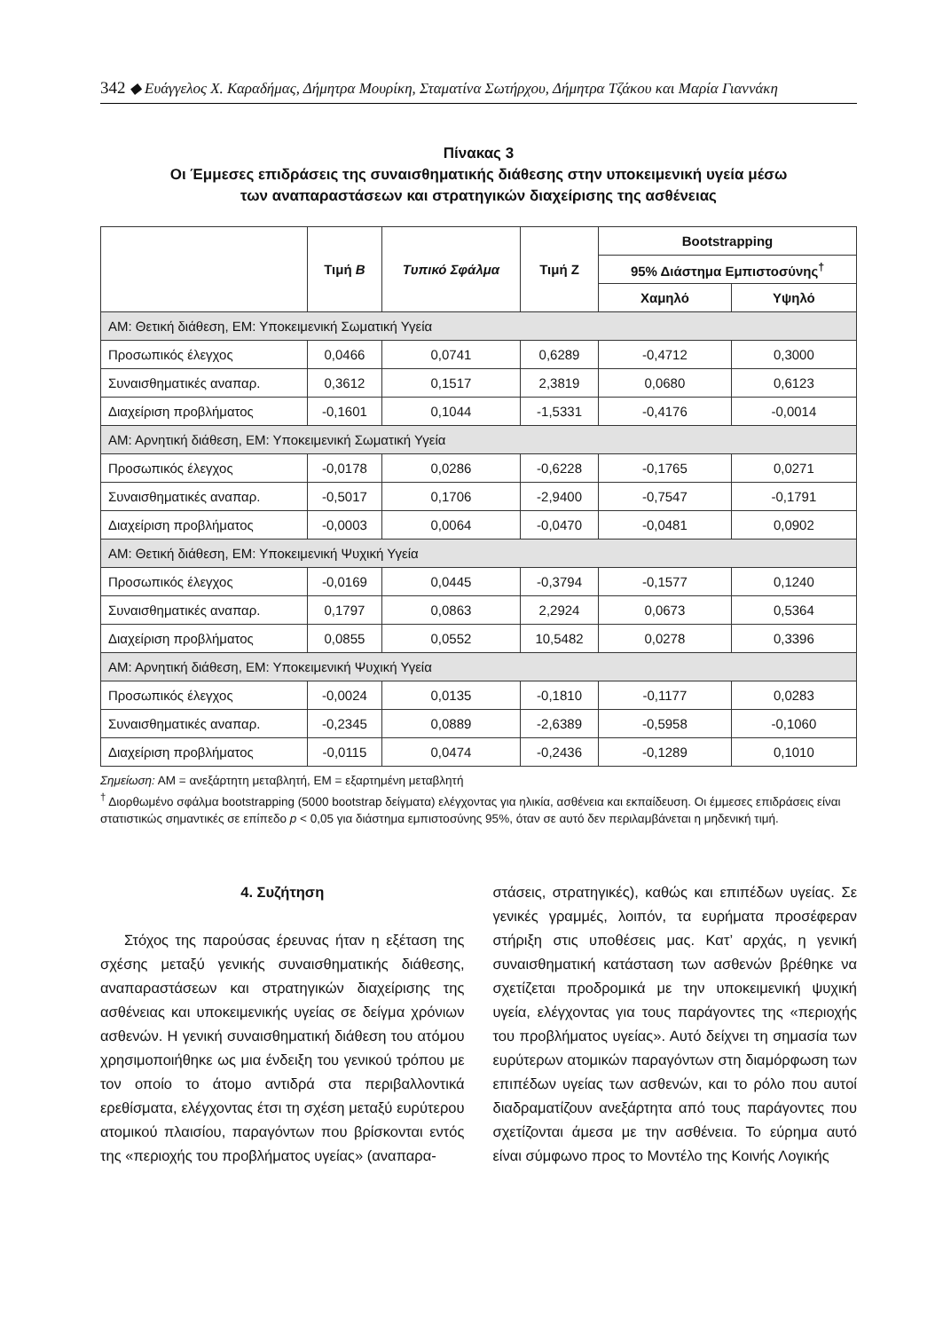342 ◆ Ευάγγελος Χ. Καραδήμας, Δήμητρα Μουρίκη, Σταματίνα Σωτήρχου, Δήμητρα Τζάκου και Μαρία Γιαννάκη
Πίνακας 3
Οι Έμμεσες επιδράσεις της συναισθηματικής διάθεσης στην υποκειμενική υγεία μέσω
των αναπαραστάσεων και στρατηγικών διαχείρισης της ασθένειας
| | Τιμή B | Τυπικό Σφάλμα | Τιμή Ζ | Bootstrapping | |
| --- | --- | --- | --- | --- | --- |
| | | | | 95% Διάστημα Εμπιστοσύνης<sup>†</sup> | |
| | | | | Χαμηλό | Υψηλό |
| ΑΜ: Θετική διάθεση, ΕΜ: Υποκειμενική Σωματική Υγεία | | | | | |
| Προσωπικός έλεγχος | 0,0466 | 0,0741 | 0,6289 | -0,4712 | 0,3000 |
| Συναισθηματικές αναπαρ. | 0,3612 | 0,1517 | 2,3819 | 0,0680 | 0,6123 |
| Διαχείριση προβλήματος | -0,1601 | 0,1044 | -1,5331 | -0,4176 | -0,0014 |
| ΑΜ: Αρνητική διάθεση, ΕΜ: Υποκειμενική Σωματική Υγεία | | | | | |
| Προσωπικός έλεγχος | -0,0178 | 0,0286 | -0,6228 | -0,1765 | 0,0271 |
| Συναισθηματικές αναπαρ. | -0,5017 | 0,1706 | -2,9400 | -0,7547 | -0,1791 |
| Διαχείριση προβλήματος | -0,0003 | 0,0064 | -0,0470 | -0,0481 | 0,0902 |
| ΑΜ: Θετική διάθεση, ΕΜ: Υποκειμενική Ψυχική Υγεία | | | | | |
| Προσωπικός έλεγχος | -0,0169 | 0,0445 | -0,3794 | -0,1577 | 0,1240 |
| Συναισθηματικές αναπαρ. | 0,1797 | 0,0863 | 2,2924 | 0,0673 | 0,5364 |
| Διαχείριση προβλήματος | 0,0855 | 0,0552 | 10,5482 | 0,0278 | 0,3396 |
| ΑΜ: Αρνητική διάθεση, ΕΜ: Υποκειμενική Ψυχική Υγεία | | | | | |
| Προσωπικός έλεγχος | -0,0024 | 0,0135 | -0,1810 | -0,1177 | 0,0283 |
| Συναισθηματικές αναπαρ. | -0,2345 | 0,0889 | -2,6389 | -0,5958 | -0,1060 |
| Διαχείριση προβλήματος | -0,0115 | 0,0474 | -0,2436 | -0,1289 | 0,1010 |
Σημείωση: ΑΜ = ανεξάρτητη μεταβλητή, ΕΜ = εξαρτημένη μεταβλητή
<sup>†</sup> Διορθωμένο σφάλμα bootstrapping (5000 bootstrap δείγματα) ελέγχοντας για ηλικία, ασθένεια και εκπαίδευση. Οι έμμεσες επιδράσεις είναι στατιστικώς σημαντικές σε επίπεδο p < 0,05 για διάστημα εμπιστοσύνης 95%, όταν σε αυτό δεν περιλαμβάνεται η μηδενική τιμή.
4. Συζήτηση
Στόχος της παρούσας έρευνας ήταν η εξέταση της σχέσης μεταξύ γενικής συναισθηματικής διάθεσης, αναπαραστάσεων και στρατηγικών διαχείρισης της ασθένειας και υποκειμενικής υγείας σε δείγμα χρόνιων ασθενών. Η γενική συναισθηματική διάθεση του ατόμου χρησιμοποιήθηκε ως μια ένδειξη του γενικού τρόπου με τον οποίο το άτομο αντιδρά στα περιβαλλοντικά ερεθίσματα, ελέγχοντας έτσι τη σχέση μεταξύ ευρύτερου ατομικού πλαισίου, παραγόντων που βρίσκονται εντός της «περιοχής του προβλήματος υγείας» (αναπαρα-
στάσεις, στρατηγικές), καθώς και επιπέδων υγείας. Σε γενικές γραμμές, λοιπόν, τα ευρήματα προσέφεραν στήριξη στις υποθέσεις μας. Κατ’ αρχάς, η γενική συναισθηματική κατάσταση των ασθενών βρέθηκε να σχετίζεται προδρομικά με την υποκειμενική ψυχική υγεία, ελέγχοντας για τους παράγοντες της «περιοχής του προβλήματος υγείας». Αυτό δείχνει τη σημασία των ευρύτερων ατομικών παραγόντων στη διαμόρφωση των επιπέδων υγείας των ασθενών, και το ρόλο που αυτοί διαδραματίζουν ανεξάρτητα από τους παράγοντες που σχετίζονται άμεσα με την ασθένεια. Το εύρημα αυτό είναι σύμφωνο προς το Μοντέλο της Κοινής Λογικής